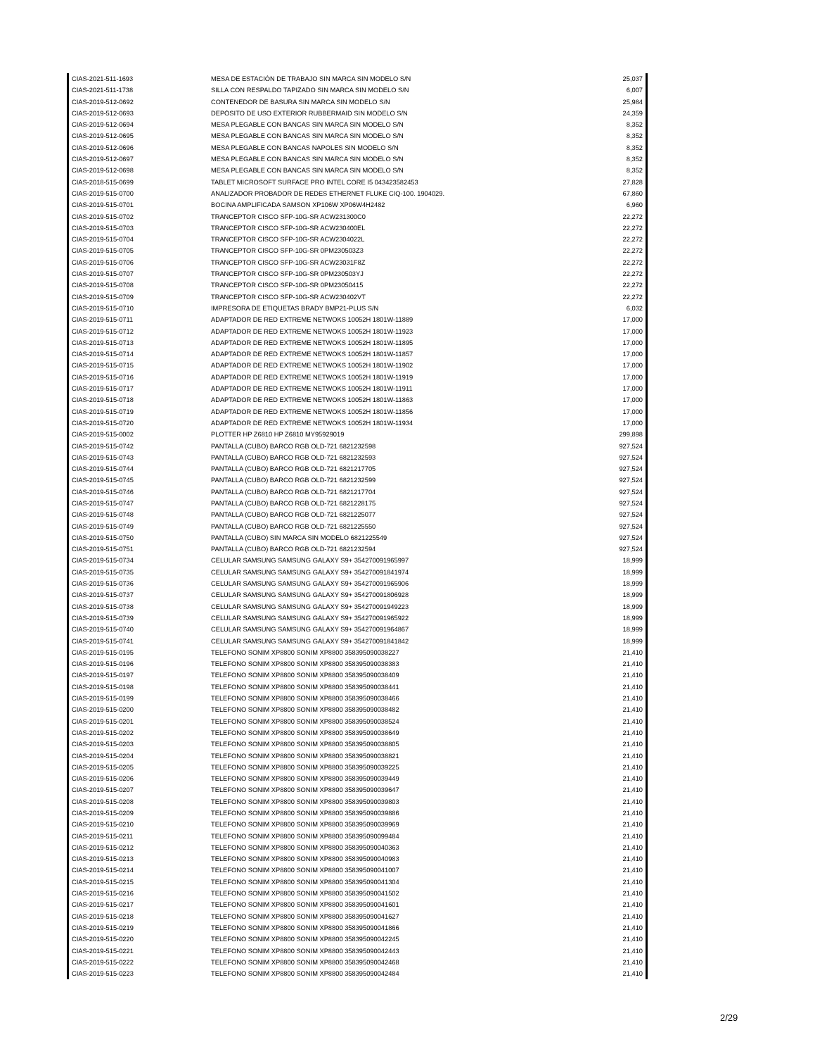| CIAS-2021-511-1693 | MESA DE ESTACIÓN DE TRABAJO SIN MARCA SIN MODELO S/N | 25,037 |
| CIAS-2021-511-1738 | SILLA CON RESPALDO TAPIZADO SIN MARCA SIN MODELO S/N | 6,007 |
| CIAS-2019-512-0692 | CONTENEDOR DE BASURA SIN MARCA SIN MODELO S/N | 25,984 |
| CIAS-2019-512-0693 | DEPÓSITO DE USO EXTERIOR RUBBERMAID SIN MODELO S/N | 24,359 |
| CIAS-2019-512-0694 | MESA PLEGABLE CON BANCAS SIN MARCA SIN MODELO S/N | 8,352 |
| CIAS-2019-512-0695 | MESA PLEGABLE CON BANCAS SIN MARCA SIN MODELO S/N | 8,352 |
| CIAS-2019-512-0696 | MESA PLEGABLE CON BANCAS NAPOLES SIN MODELO S/N | 8,352 |
| CIAS-2019-512-0697 | MESA PLEGABLE CON BANCAS SIN MARCA SIN MODELO S/N | 8,352 |
| CIAS-2019-512-0698 | MESA PLEGABLE CON BANCAS SIN MARCA SIN MODELO S/N | 8,352 |
| CIAS-2018-515-0699 | TABLET MICROSOFT SURFACE PRO INTEL CORE I5 043423582453 | 27,828 |
| CIAS-2019-515-0700 | ANALIZADOR PROBADOR DE REDES ETHERNET FLUKE CIQ-100. 1904029. | 67,860 |
| CIAS-2019-515-0701 | BOCINA AMPLIFICADA SAMSON XP106W XP06W4H2482 | 6,960 |
| CIAS-2019-515-0702 | TRANCEPTOR CISCO SFP-10G-SR ACW231300C0 | 22,272 |
| CIAS-2019-515-0703 | TRANCEPTOR CISCO SFP-10G-SR ACW230400EL | 22,272 |
| CIAS-2019-515-0704 | TRANCEPTOR CISCO SFP-10G-SR ACW2304022L | 22,272 |
| CIAS-2019-515-0705 | TRANCEPTOR CISCO SFP-10G-SR 0PM230503Z3 | 22,272 |
| CIAS-2019-515-0706 | TRANCEPTOR CISCO SFP-10G-SR ACW23031F8Z | 22,272 |
| CIAS-2019-515-0707 | TRANCEPTOR CISCO SFP-10G-SR 0PM230503YJ | 22,272 |
| CIAS-2019-515-0708 | TRANCEPTOR CISCO SFP-10G-SR 0PM23050415 | 22,272 |
| CIAS-2019-515-0709 | TRANCEPTOR CISCO SFP-10G-SR ACW230402VT | 22,272 |
| CIAS-2019-515-0710 | IMPRESORA DE ETIQUETAS BRADY BMP21-PLUS S/N | 6,032 |
| CIAS-2019-515-0711 | ADAPTADOR DE RED EXTREME NETWOKS 10052H 1801W-11889 | 17,000 |
| CIAS-2019-515-0712 | ADAPTADOR DE RED EXTREME NETWOKS 10052H 1801W-11923 | 17,000 |
| CIAS-2019-515-0713 | ADAPTADOR DE RED EXTREME NETWOKS 10052H 1801W-11895 | 17,000 |
| CIAS-2019-515-0714 | ADAPTADOR DE RED EXTREME NETWOKS 10052H 1801W-11857 | 17,000 |
| CIAS-2019-515-0715 | ADAPTADOR DE RED EXTREME NETWOKS 10052H 1801W-11902 | 17,000 |
| CIAS-2019-515-0716 | ADAPTADOR DE RED EXTREME NETWOKS 10052H 1801W-11919 | 17,000 |
| CIAS-2019-515-0717 | ADAPTADOR DE RED EXTREME NETWOKS 10052H 1801W-11911 | 17,000 |
| CIAS-2019-515-0718 | ADAPTADOR DE RED EXTREME NETWOKS 10052H 1801W-11863 | 17,000 |
| CIAS-2019-515-0719 | ADAPTADOR DE RED EXTREME NETWOKS 10052H 1801W-11856 | 17,000 |
| CIAS-2019-515-0720 | ADAPTADOR DE RED EXTREME NETWOKS 10052H 1801W-11934 | 17,000 |
| CIAS-2019-515-0002 | PLOTTER HP Z6810 HP Z6810 MY95929019 | 299,898 |
| CIAS-2019-515-0742 | PANTALLA (CUBO) BARCO RGB OLD-721 6821232598 | 927,524 |
| CIAS-2019-515-0743 | PANTALLA (CUBO) BARCO RGB OLD-721 6821232593 | 927,524 |
| CIAS-2019-515-0744 | PANTALLA (CUBO) BARCO RGB OLD-721 6821217705 | 927,524 |
| CIAS-2019-515-0745 | PANTALLA (CUBO) BARCO RGB OLD-721 6821232599 | 927,524 |
| CIAS-2019-515-0746 | PANTALLA (CUBO) BARCO RGB OLD-721 6821217704 | 927,524 |
| CIAS-2019-515-0747 | PANTALLA (CUBO) BARCO RGB OLD-721 6821228175 | 927,524 |
| CIAS-2019-515-0748 | PANTALLA (CUBO) BARCO RGB OLD-721 6821225077 | 927,524 |
| CIAS-2019-515-0749 | PANTALLA (CUBO) BARCO RGB OLD-721 6821225550 | 927,524 |
| CIAS-2019-515-0750 | PANTALLA (CUBO) SIN MARCA SIN MODELO 6821225549 | 927,524 |
| CIAS-2019-515-0751 | PANTALLA (CUBO) BARCO RGB OLD-721 6821232594 | 927,524 |
| CIAS-2019-515-0734 | CELULAR SAMSUNG SAMSUNG GALAXY S9+ 354270091965997 | 18,999 |
| CIAS-2019-515-0735 | CELULAR SAMSUNG SAMSUNG GALAXY S9+ 354270091841974 | 18,999 |
| CIAS-2019-515-0736 | CELULAR SAMSUNG SAMSUNG GALAXY S9+ 354270091965906 | 18,999 |
| CIAS-2019-515-0737 | CELULAR SAMSUNG SAMSUNG GALAXY S9+ 354270091806928 | 18,999 |
| CIAS-2019-515-0738 | CELULAR SAMSUNG SAMSUNG GALAXY S9+ 354270091949223 | 18,999 |
| CIAS-2019-515-0739 | CELULAR SAMSUNG SAMSUNG GALAXY S9+ 354270091965922 | 18,999 |
| CIAS-2019-515-0740 | CELULAR SAMSUNG SAMSUNG GALAXY S9+ 354270091964867 | 18,999 |
| CIAS-2019-515-0741 | CELULAR SAMSUNG SAMSUNG GALAXY S9+ 354270091841842 | 18,999 |
| CIAS-2019-515-0195 | TELEFONO SONIM XP8800 SONIM XP8800 358395090038227 | 21,410 |
| CIAS-2019-515-0196 | TELEFONO SONIM XP8800 SONIM XP8800 358395090038383 | 21,410 |
| CIAS-2019-515-0197 | TELEFONO SONIM XP8800 SONIM XP8800 358395090038409 | 21,410 |
| CIAS-2019-515-0198 | TELEFONO SONIM XP8800 SONIM XP8800 358395090038441 | 21,410 |
| CIAS-2019-515-0199 | TELEFONO SONIM XP8800 SONIM XP8800 358395090038466 | 21,410 |
| CIAS-2019-515-0200 | TELEFONO SONIM XP8800 SONIM XP8800 358395090038482 | 21,410 |
| CIAS-2019-515-0201 | TELEFONO SONIM XP8800 SONIM XP8800 358395090038524 | 21,410 |
| CIAS-2019-515-0202 | TELEFONO SONIM XP8800 SONIM XP8800 358395090038649 | 21,410 |
| CIAS-2019-515-0203 | TELEFONO SONIM XP8800 SONIM XP8800 358395090038805 | 21,410 |
| CIAS-2019-515-0204 | TELEFONO SONIM XP8800 SONIM XP8800 358395090038821 | 21,410 |
| CIAS-2019-515-0205 | TELEFONO SONIM XP8800 SONIM XP8800 358395090039225 | 21,410 |
| CIAS-2019-515-0206 | TELEFONO SONIM XP8800 SONIM XP8800 358395090039449 | 21,410 |
| CIAS-2019-515-0207 | TELEFONO SONIM XP8800 SONIM XP8800 358395090039647 | 21,410 |
| CIAS-2019-515-0208 | TELEFONO SONIM XP8800 SONIM XP8800 358395090039803 | 21,410 |
| CIAS-2019-515-0209 | TELEFONO SONIM XP8800 SONIM XP8800 358395090039886 | 21,410 |
| CIAS-2019-515-0210 | TELEFONO SONIM XP8800 SONIM XP8800 358395090039969 | 21,410 |
| CIAS-2019-515-0211 | TELEFONO SONIM XP8800 SONIM XP8800 358395090099484 | 21,410 |
| CIAS-2019-515-0212 | TELEFONO SONIM XP8800 SONIM XP8800 358395090040363 | 21,410 |
| CIAS-2019-515-0213 | TELEFONO SONIM XP8800 SONIM XP8800 358395090040983 | 21,410 |
| CIAS-2019-515-0214 | TELEFONO SONIM XP8800 SONIM XP8800 358395090041007 | 21,410 |
| CIAS-2019-515-0215 | TELEFONO SONIM XP8800 SONIM XP8800 358395090041304 | 21,410 |
| CIAS-2019-515-0216 | TELEFONO SONIM XP8800 SONIM XP8800 358395090041502 | 21,410 |
| CIAS-2019-515-0217 | TELEFONO SONIM XP8800 SONIM XP8800 358395090041601 | 21,410 |
| CIAS-2019-515-0218 | TELEFONO SONIM XP8800 SONIM XP8800 358395090041627 | 21,410 |
| CIAS-2019-515-0219 | TELEFONO SONIM XP8800 SONIM XP8800 358395090041866 | 21,410 |
| CIAS-2019-515-0220 | TELEFONO SONIM XP8800 SONIM XP8800 358395090042245 | 21,410 |
| CIAS-2019-515-0221 | TELEFONO SONIM XP8800 SONIM XP8800 358395090042443 | 21,410 |
| CIAS-2019-515-0222 | TELEFONO SONIM XP8800 SONIM XP8800 358395090042468 | 21,410 |
| CIAS-2019-515-0223 | TELEFONO SONIM XP8800 SONIM XP8800 358395090042484 | 21,410 |
2/29